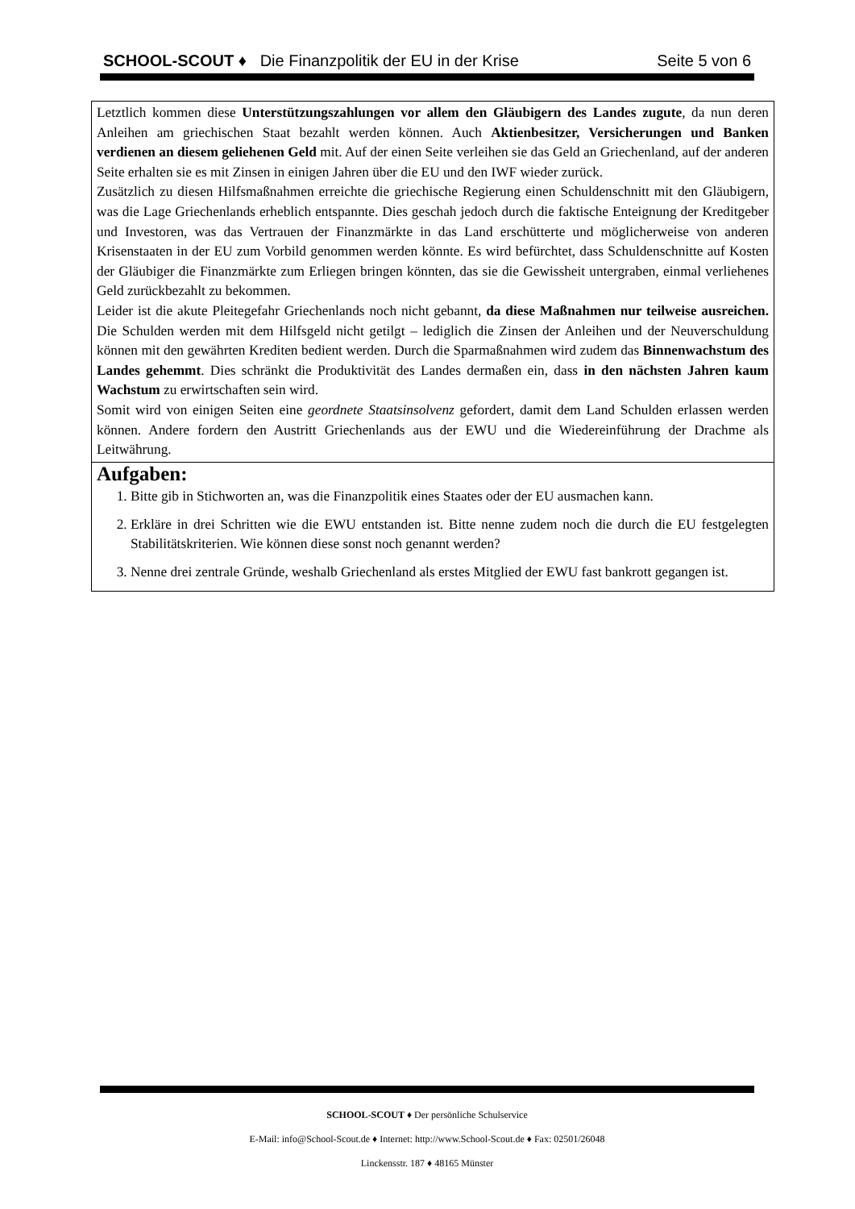SCHOOL-SCOUT ♦ Die Finanzpolitik der EU in der Krise Seite 5 von 6
Letztlich kommen diese Unterstützungszahlungen vor allem den Gläubigern des Landes zugute, da nun deren Anleihen am griechischen Staat bezahlt werden können. Auch Aktienbesitzer, Versicherungen und Banken verdienen an diesem geliehenen Geld mit. Auf der einen Seite verleihen sie das Geld an Griechenland, auf der anderen Seite erhalten sie es mit Zinsen in einigen Jahren über die EU und den IWF wieder zurück.
Zusätzlich zu diesen Hilfsmaßnahmen erreichte die griechische Regierung einen Schuldenschnitt mit den Gläubigern, was die Lage Griechenlands erheblich entspannte. Dies geschah jedoch durch die faktische Enteignung der Kreditgeber und Investoren, was das Vertrauen der Finanzmärkte in das Land erschütterte und möglicherweise von anderen Krisenstaaten in der EU zum Vorbild genommen werden könnte. Es wird befürchtet, dass Schuldenschnitte auf Kosten der Gläubiger die Finanzmärkte zum Erliegen bringen könnten, das sie die Gewissheit untergraben, einmal verliehenes Geld zurückbezahlt zu bekommen.
Leider ist die akute Pleitegefahr Griechenlands noch nicht gebannt, da diese Maßnahmen nur teilweise ausreichen. Die Schulden werden mit dem Hilfsgeld nicht getilgt – lediglich die Zinsen der Anleihen und der Neuverschuldung können mit den gewährten Krediten bedient werden. Durch die Sparmaßnahmen wird zudem das Binnenwachstum des Landes gehemmt. Dies schränkt die Produktivität des Landes dermaßen ein, dass in den nächsten Jahren kaum Wachstum zu erwirtschaften sein wird.
Somit wird von einigen Seiten eine geordnete Staatsinsolvenz gefordert, damit dem Land Schulden erlassen werden können. Andere fordern den Austritt Griechenlands aus der EWU und die Wiedereinführung der Drachme als Leitwährung.
Aufgaben:
1. Bitte gib in Stichworten an, was die Finanzpolitik eines Staates oder der EU ausmachen kann.
2. Erkläre in drei Schritten wie die EWU entstanden ist. Bitte nenne zudem noch die durch die EU festgelegten Stabilitätskriterien. Wie können diese sonst noch genannt werden?
3. Nenne drei zentrale Gründe, weshalb Griechenland als erstes Mitglied der EWU fast bankrott gegangen ist.
SCHOOL-SCOUT ♦ Der persönliche Schulservice
E-Mail: info@School-Scout.de ♦ Internet: http://www.School-Scout.de ♦ Fax: 02501/26048
Linckensstr. 187 ♦ 48165 Münster